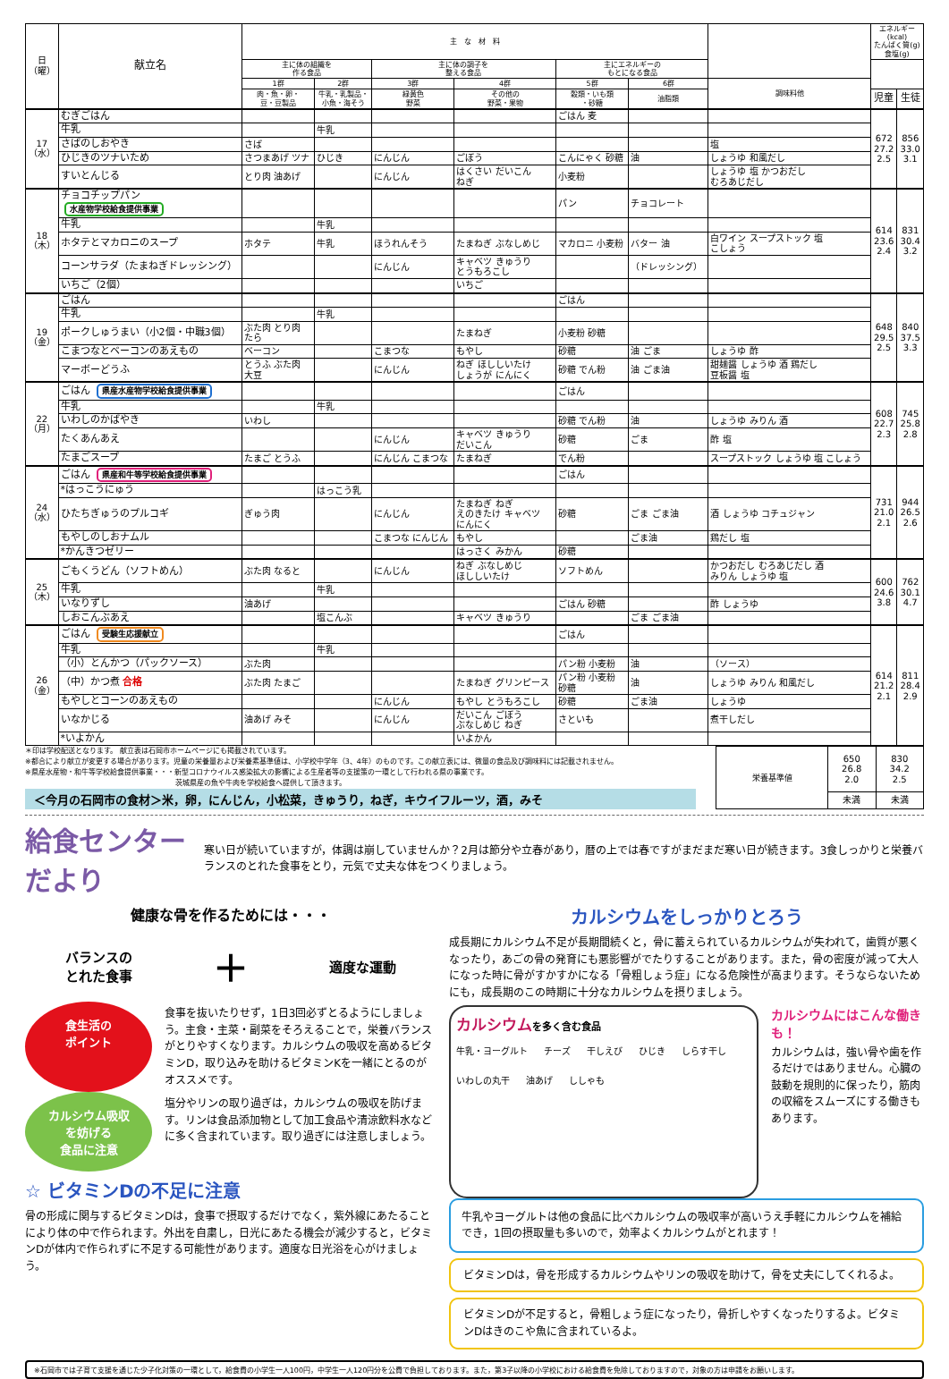| 日 （曜） | 献立名 | 主 な 材 料 | | | | | | | エネルギー (kcal) たんぱく質(g) 食塩(g) | |
| --- | --- | --- | --- | --- | --- | --- | --- | --- | --- | --- |
| | | 主に体の組織を 作る食品 | | 主に体の調子を 整える食品 | | 主にエネルギーの もとになる食品 | | | | |
| | | 1群 | 2群 | 3群 | 4群 | 5群 | 6群 | 調味料他 | | |
| | | 肉・魚・卵・ 豆・豆製品 | 牛乳・乳製品・ 小魚・海そう | 緑黄色 野菜 | その他の 野菜・果物 | 穀類・いも類 ・砂糖 | 油脂類 | | 児童 | 生徒 |
| 17 （水） | むぎごはん | | | | | ごはん 麦 | | | 672 27.2 2.5 | 856 33.0 3.1 |
| | 牛乳 | | 牛乳 | | | | | | | |
| | さばのしおやき | さば | | | | | | 塩 | | |
| | ひじきのツナいため | さつまあげ ツナ | ひじき | にんじん | ごぼう | こんにゃく 砂糖 | 油 | しょうゆ 和風だし | | |
| | すいとんじる | とり肉 油あげ | | にんじん | はくさい だいこん ねぎ | 小麦粉 | | しょうゆ 塩 かつおだし むろあじだし | | |
| 18 （木） | チョコチップパン 水産物学校給食提供事業 | | | | | パン | チョコレート | | 614 23.6 2.4 | 831 30.4 3.2 |
| | 牛乳 | | 牛乳 | | | | | | | |
| | ホタテとマカロニのスープ | ホタテ | 牛乳 | ほうれんそう | たまねぎ ぶなしめじ | マカロニ 小麦粉 | バター 油 | 白ワイン スープストック 塩 こしょう | | |
| | コーンサラダ（たまねぎドレッシング） | | | にんじん | キャベツ きゅうり とうもろこし | | （ドレッシング） | | | |
| | いちご（2個） | | | | いちご | | | | | |
| 19 （金） | ごはん | | | | | ごはん | | | 648 29.5 2.5 | 840 37.5 3.3 |
| | 牛乳 | | 牛乳 | | | | | | | |
| | ポークしゅうまい（小2個・中職3個） | ぶた肉 とり肉 たら | | | たまねぎ | 小麦粉 砂糖 | | | | |
| | こまつなとベーコンのあえもの | ベーコン | | こまつな | もやし | 砂糖 | 油 ごま | しょうゆ 酢 | | |
| | マーボーどうふ | とうふ ぶた肉 大豆 | | にんじん | ねぎ ほししいたけ しょうが にんにく | 砂糖 でん粉 | 油 ごま油 | 甜麺醤 しょうゆ 酒 鶏だし 豆板醤 塩 | | |
| 22 （月） | ごはん 県産水産物学校給食提供事業 | | | | | ごはん | | | 608 22.7 2.3 | 745 25.8 2.8 |
| | 牛乳 | | 牛乳 | | | | | | | |
| | いわしのかばやき | いわし | | | | 砂糖 でん粉 | 油 | しょうゆ みりん 酒 | | |
| | たくあんあえ | | | にんじん | キャベツ きゅうり だいこん | 砂糖 | ごま | 酢 塩 | | |
| | たまごスープ | たまご とうふ | | にんじん こまつな | たまねぎ | でん粉 | | スープストック しょうゆ 塩 こしょう | | |
| 24 （水） | ごはん 県産和牛等学校給食提供事業 | | | | | ごはん | | | 731 21.0 2.1 | 944 26.5 2.6 |
| | *はっこうにゅう | | はっこう乳 | | | | | | | |
| | ひたちぎゅうのプルコギ | ぎゅう肉 | | にんじん | たまねぎ ねぎ えのきたけ キャベツ にんにく | 砂糖 | ごま ごま油 | 酒 しょうゆ コチュジャン | | |
| | もやしのしおナムル | | | こまつな にんじん | もやし | | ごま油 | 鶏だし 塩 | | |
| | *かんきつゼリー | | | | はっさく みかん | 砂糖 | | | | |
| 25 （木） | ごもくうどん（ソフトめん） | ぶた肉 なると | | にんじん | ねぎ ぶなしめじ ほししいたけ | ソフトめん | | かつおだし むろあじだし 酒 みりん しょうゆ 塩 | 600 24.6 3.8 | 762 30.1 4.7 |
| | 牛乳 | | 牛乳 | | | | | | | |
| | いなりずし | 油あげ | | | | ごはん 砂糖 | | 酢 しょうゆ | | |
| | しおこんぶあえ | | 塩こんぶ | | キャベツ きゅうり | | ごま ごま油 | | | |
| 26 （金） | ごはん 受験生応援献立 | | | | | ごはん | | | 614 21.2 2.1 | 811 28.4 2.9 |
| | 牛乳 | | 牛乳 | | | | | | | |
| | （小）とんかつ（パックソース） | ぶた肉 | | | | パン粉 小麦粉 | 油 | （ソース） | | |
| | （中）かつ煮 合格 | ぶた肉 たまご | | | たまねぎ グリンピース | パン粉 小麦粉 砂糖 | 油 | しょうゆ みりん 和風だし | | |
| | もやしとコーンのあえもの | | | にんじん | もやし とうもろこし | 砂糖 | ごま油 | しょうゆ | | |
| | いなかじる | 油あげ みそ | | にんじん | だいこん ごぼう ぶなしめじ ねぎ | さといも | | 煮干しだし | | |
| | *いよかん | | | | いよかん | | | | | |
＊印は学校配送となります。 献立表は石岡市ホームページにも掲載されています。
※都合により献立が変更する場合があります。児童の栄養量および栄養素基準値は、小学校中学年（3、4年）のものです。この献立表には、微量の食品及び調味料には記載されません。
※県産水産物・和牛等学校給食提供事業・・・新型コロナウイルス感染拡大の影響による生産者等の支援策の一環として行われる県の事業です。
　　　　　　　　　　　　　　　　　　　　　茨城県産の魚や牛肉を学校給食へ提供して頂きます。
＜今月の石岡市の食材＞米，卵，にんじん，小松菜，きゅうり，ねぎ，キウイフルーツ，酒，みそ
| 栄養基準値 | 650 26.8 2.0 | 830 34.2 2.5 |
| | 未満 | 未満 |
給食センターだより
寒い日が続いていますが，体調は崩していませんか？2月は節分や立春があり，暦の上では春ですがまだまだ寒い日が続きます。3食しっかりと栄養バランスのとれた食事をとり，元気で丈夫な体をつくりましょう。
健康な骨を作るためには・・・
バランスの
とれた食事 ＋ 適度な運動
食生活の
ポイント
食事を抜いたりせず，1日3回必ずとるようにしましょう。主食・主菜・副菜をそろえることで，栄養バランスがとりやすくなります。カルシウムの吸収を高めるビタミンD，取り込みを助けるビタミンKを一緒にとるのがオススメです。
カルシウム吸収
を妨げる
食品に注意
塩分やリンの取り過ぎは，カルシウムの吸収を防げます。リンは食品添加物として加工食品や清涼飲料水などに多く含まれています。取り過ぎには注意しましょう。
☆ ビタミンDの不足に注意
骨の形成に関与するビタミンDは，食事で摂取するだけでなく，紫外線にあたることにより体の中で作られます。外出を自粛し，日光にあたる機会が減少すると，ビタミンDが体内で作られずに不足する可能性があります。適度な日光浴を心がけましょう。
カルシウムをしっかりとろう
成長期にカルシウム不足が長期間続くと，骨に蓄えられているカルシウムが失われて，歯質が悪くなったり，あごの骨の発育にも悪影響がでたりすることがあります。また，骨の密度が減って大人になった時に骨がすかすかになる「骨粗しょう症」になる危険性が高まります。そうならないためにも，成長期のこの時期に十分なカルシウムを摂りましょう。
カルシウムを多く含む食品
牛乳・ヨーグルト チーズ 干しえび ひじき しらす干し いわしの丸干 油あげ ししゃも
カルシウムにはこんな働きも！
カルシウムは，強い骨や歯を作るだけではありません。心臓の鼓動を規則的に保ったり，筋肉の収縮をスムーズにする働きもあります。
牛乳やヨーグルトは他の食品に比べカルシウムの吸収率が高いうえ手軽にカルシウムを補給でき，1回の摂取量も多いので，効率よくカルシウムがとれます！
ビタミンDは，骨を形成するカルシウムやリンの吸収を助けて，骨を丈夫にしてくれるよ。
ビタミンDが不足すると，骨粗しょう症になったり，骨折しやすくなったりするよ。ビタミンDはきのこや魚に含まれているよ。
※石岡市では子育て支援を通じた少子化対策の一環として，給食費の小学生一人100円，中学生一人120円分を公費で負担しております。また，第3子以降の小学校における給食費を免除しておりますので，対象の方は申請をお願いします。